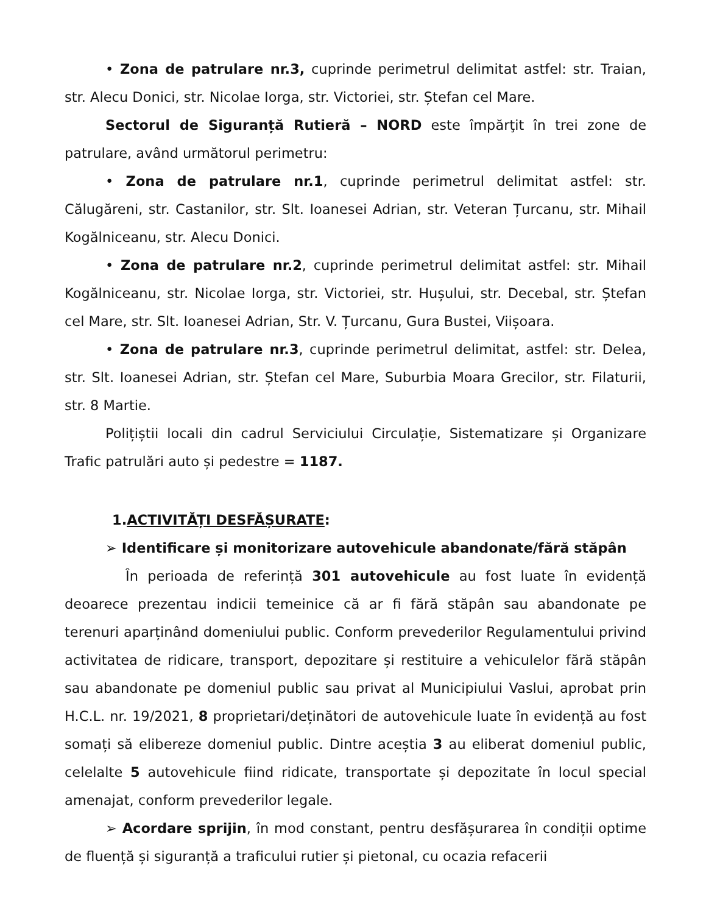• Zona de patrulare nr.3, cuprinde perimetrul delimitat astfel: str. Traian, str. Alecu Donici, str. Nicolae Iorga, str. Victoriei, str. Ștefan cel Mare.
Sectorul de Siguranță Rutieră – NORD este împărţit în trei zone de patrulare, având următorul perimetru:
• Zona de patrulare nr.1, cuprinde perimetrul delimitat astfel: str. Călugăreni, str. Castanilor, str. Slt. Ioanesei Adrian, str. Veteran Țurcanu, str. Mihail Kogălniceanu, str. Alecu Donici.
• Zona de patrulare nr.2, cuprinde perimetrul delimitat astfel: str. Mihail Kogălniceanu, str. Nicolae Iorga, str. Victoriei, str. Hușului, str. Decebal, str. Ștefan cel Mare, str. Slt. Ioanesei Adrian, Str. V. Țurcanu, Gura Bustei, Viișoara.
• Zona de patrulare nr.3, cuprinde perimetrul delimitat, astfel: str. Delea, str. Slt. Ioanesei Adrian, str. Ștefan cel Mare, Suburbia Moara Grecilor, str. Filaturii, str. 8 Martie.
Polițiștii locali din cadrul Serviciului Circulație, Sistematizare și Organizare Trafic patrulări auto și pedestre = 1187.
1.ACTIVITĂȚI DESFĂȘURATE:
➢ Identificare și monitorizare autovehicule abandonate/fără stăpân
În perioada de referință 301 autovehicule au fost luate în evidență deoarece prezentau indicii temeinice că ar fi fără stăpân sau abandonate pe terenuri aparținând domeniului public. Conform prevederilor Regulamentului privind activitatea de ridicare, transport, depozitare și restituire a vehiculelor fără stăpân sau abandonate pe domeniul public sau privat al Municipiului Vaslui, aprobat prin H.C.L. nr. 19/2021, 8 proprietari/deținători de autovehicule luate în evidență au fost somați să elibereze domeniul public. Dintre aceștia 3 au eliberat domeniul public, celelalte 5 autovehicule fiind ridicate, transportate și depozitate în locul special amenajat, conform prevederilor legale.
➢ Acordare sprijin, în mod constant, pentru desfășurarea în condiții optime de fluență și siguranță a traficului rutier și pietonal, cu ocazia refacerii